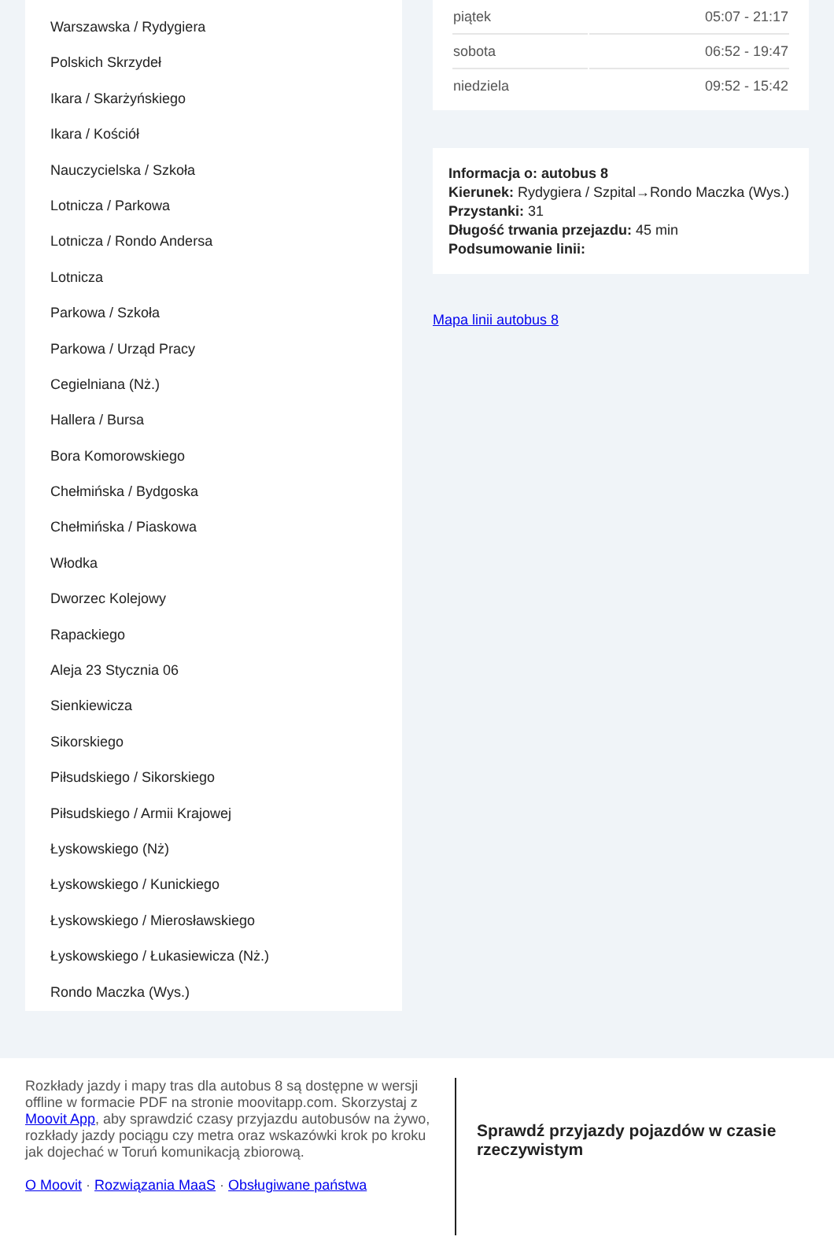Warszawska / Rydygiera
Polskich Skrzydeł
Ikara / Skarżyńskiego
Ikara / Kościół
Nauczycielska / Szkoła
Lotnicza / Parkowa
Lotnicza / Rondo Andersa
Lotnicza
Parkowa / Szkoła
Parkowa / Urząd Pracy
Cegielniana (Nż.)
Hallera / Bursa
Bora Komorowskiego
Chełmińska / Bydgoska
Chełmińska / Piaskowa
Włodka
Dworzec Kolejowy
Rapackiego
Aleja 23 Stycznia 06
Sienkiewicza
Sikorskiego
Piłsudskiego / Sikorskiego
Piłsudskiego / Armii Krajowej
Łyskowskiego (Nż)
Łyskowskiego / Kunickiego
Łyskowskiego / Mierosławskiego
Łyskowskiego / Łukasiewicza (Nż.)
Rondo Maczka (Wys.)
| piątek | 05:07 - 21:17 |
| sobota | 06:52 - 19:47 |
| niedziela | 09:52 - 15:42 |
Informacja o: autobus 8
Kierunek: Rydygiera / Szpital→Rondo Maczka (Wys.)
Przystanki: 31
Długość trwania przejazdu: 45 min
Podsumowanie linii:
Mapa linii autobus 8
Rozkłady jazdy i mapy tras dla autobus 8 są dostępne w wersji offline w formacie PDF na stronie moovitapp.com. Skorzystaj z Moovit App, aby sprawdzić czasy przyjazdu autobusów na żywo, rozkłady jazdy pociągu czy metra oraz wskazówki krok po kroku jak dojechać w Toruń komunikacją zbiorową.
O Moovit · Rozwiązania MaaS · Obsługiwane państwa
Sprawdź przyjazdy pojazdów w czasie rzeczywistym